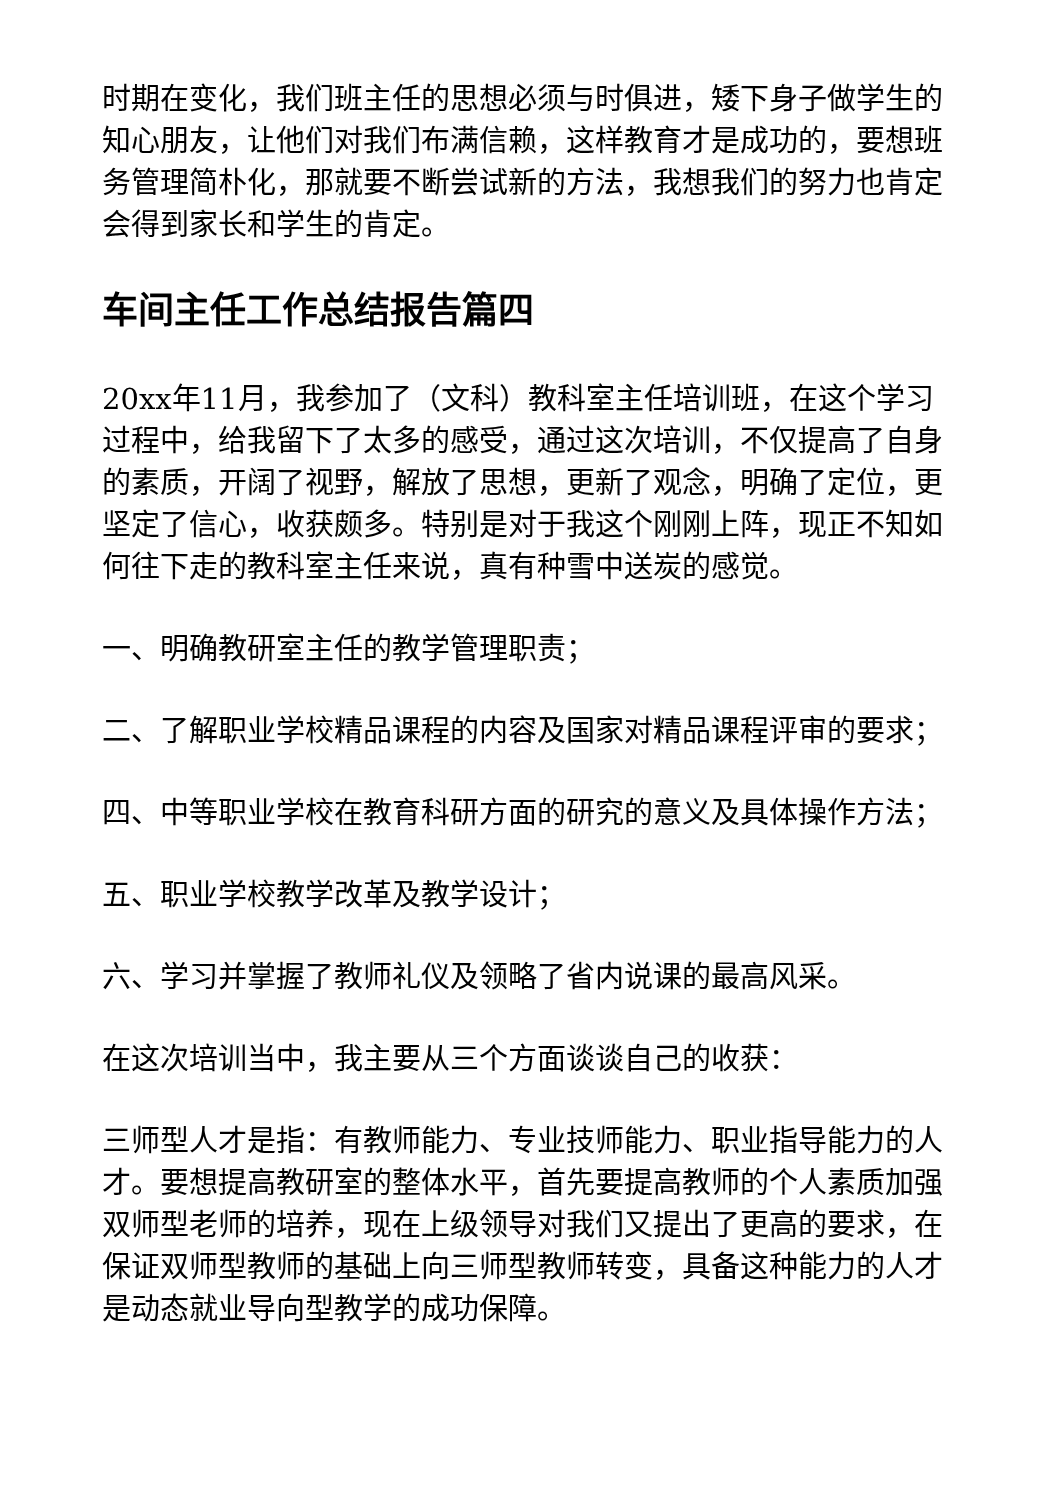时期在变化，我们班主任的思想必须与时俱进，矮下身子做学生的知心朋友，让他们对我们布满信赖，这样教育才是成功的，要想班务管理简朴化，那就要不断尝试新的方法，我想我们的努力也肯定会得到家长和学生的肯定。
车间主任工作总结报告篇四
20xx年11月，我参加了（文科）教科室主任培训班，在这个学习过程中，给我留下了太多的感受，通过这次培训，不仅提高了自身的素质，开阔了视野，解放了思想，更新了观念，明确了定位，更坚定了信心，收获颇多。特别是对于我这个刚刚上阵，现正不知如何往下走的教科室主任来说，真有种雪中送炭的感觉。
一、明确教研室主任的教学管理职责；
二、了解职业学校精品课程的内容及国家对精品课程评审的要求；
四、中等职业学校在教育科研方面的研究的意义及具体操作方法；
五、职业学校教学改革及教学设计；
六、学习并掌握了教师礼仪及领略了省内说课的最高风采。
在这次培训当中，我主要从三个方面谈谈自己的收获：
三师型人才是指：有教师能力、专业技师能力、职业指导能力的人才。要想提高教研室的整体水平，首先要提高教师的个人素质加强双师型老师的培养，现在上级领导对我们又提出了更高的要求，在保证双师型教师的基础上向三师型教师转变，具备这种能力的人才是动态就业导向型教学的成功保障。